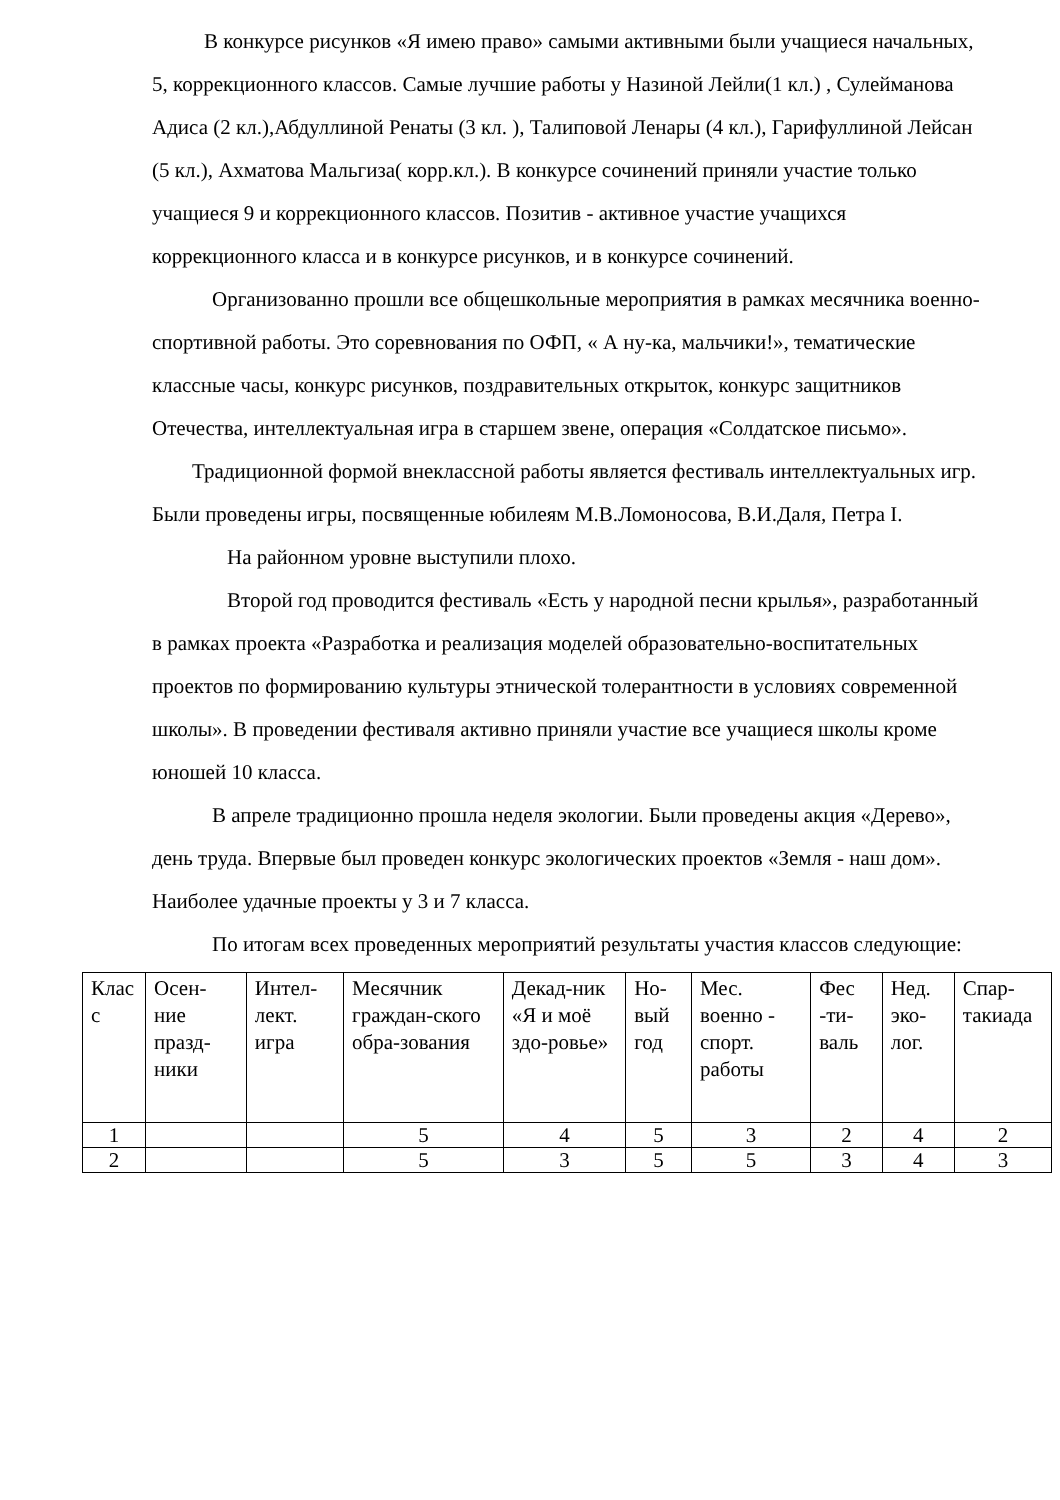В конкурсе рисунков «Я имею право» самыми активными были учащиеся начальных, 5, коррекционного классов. Самые лучшие работы у Назиной Лейли(1 кл.) , Сулейманова Адиса (2 кл.),Абдуллиной Ренаты (3 кл. ), Талиповой Ленары (4 кл.), Гарифуллиной Лейсан (5 кл.), Ахматова Мальгиза( корр.кл.). В конкурсе сочинений приняли участие только учащиеся 9 и коррекционного классов. Позитив - активное участие учащихся коррекционного класса и в конкурсе рисунков, и в конкурсе сочинений.
Организованно прошли все общешкольные мероприятия в рамках месячника военно-спортивной работы. Это соревнования по ОФП, « А ну-ка, мальчики!», тематические классные часы, конкурс рисунков, поздравительных открыток, конкурс защитников Отечества, интеллектуальная игра в старшем звене, операция «Солдатское письмо».
Традиционной формой внеклассной работы является фестиваль интеллектуальных игр. Были проведены игры, посвященные юбилеям М.В.Ломоносова, В.И.Даля, Петра I.
На районном уровне выступили плохо.
Второй год проводится фестиваль «Есть у народной песни крылья», разработанный в рамках проекта «Разработка и реализация моделей образовательно-воспитательных проектов по формированию культуры этнической толерантности в условиях современной школы». В проведении фестиваля активно приняли участие все учащиеся школы кроме юношей 10 класса.
В апреле традиционно прошла неделя экологии. Были проведены акция «Дерево», день труда. Впервые был проведен конкурс экологических проектов «Земля - наш дом». Наиболее удачные проекты у 3 и 7 класса.
По итогам всех проведенных мероприятий результаты участия классов следующие:
| Клас с | Осен-ние празд-ники | Интел-лект. игра | Месячник граждан-ского обра-зования | Декад-ник «Я и моё здо-ровье» | Но-вый год | Мес. военно - спорт. работы | Фес -ти-валь | Нед. эко-лог. | Спар-такиада |
| 1 | | | 5 | 4 | 5 | 3 | 2 | 4 | 2 |
| 2 | | | 5 | 3 | 5 | 5 | 3 | 4 | 3 |